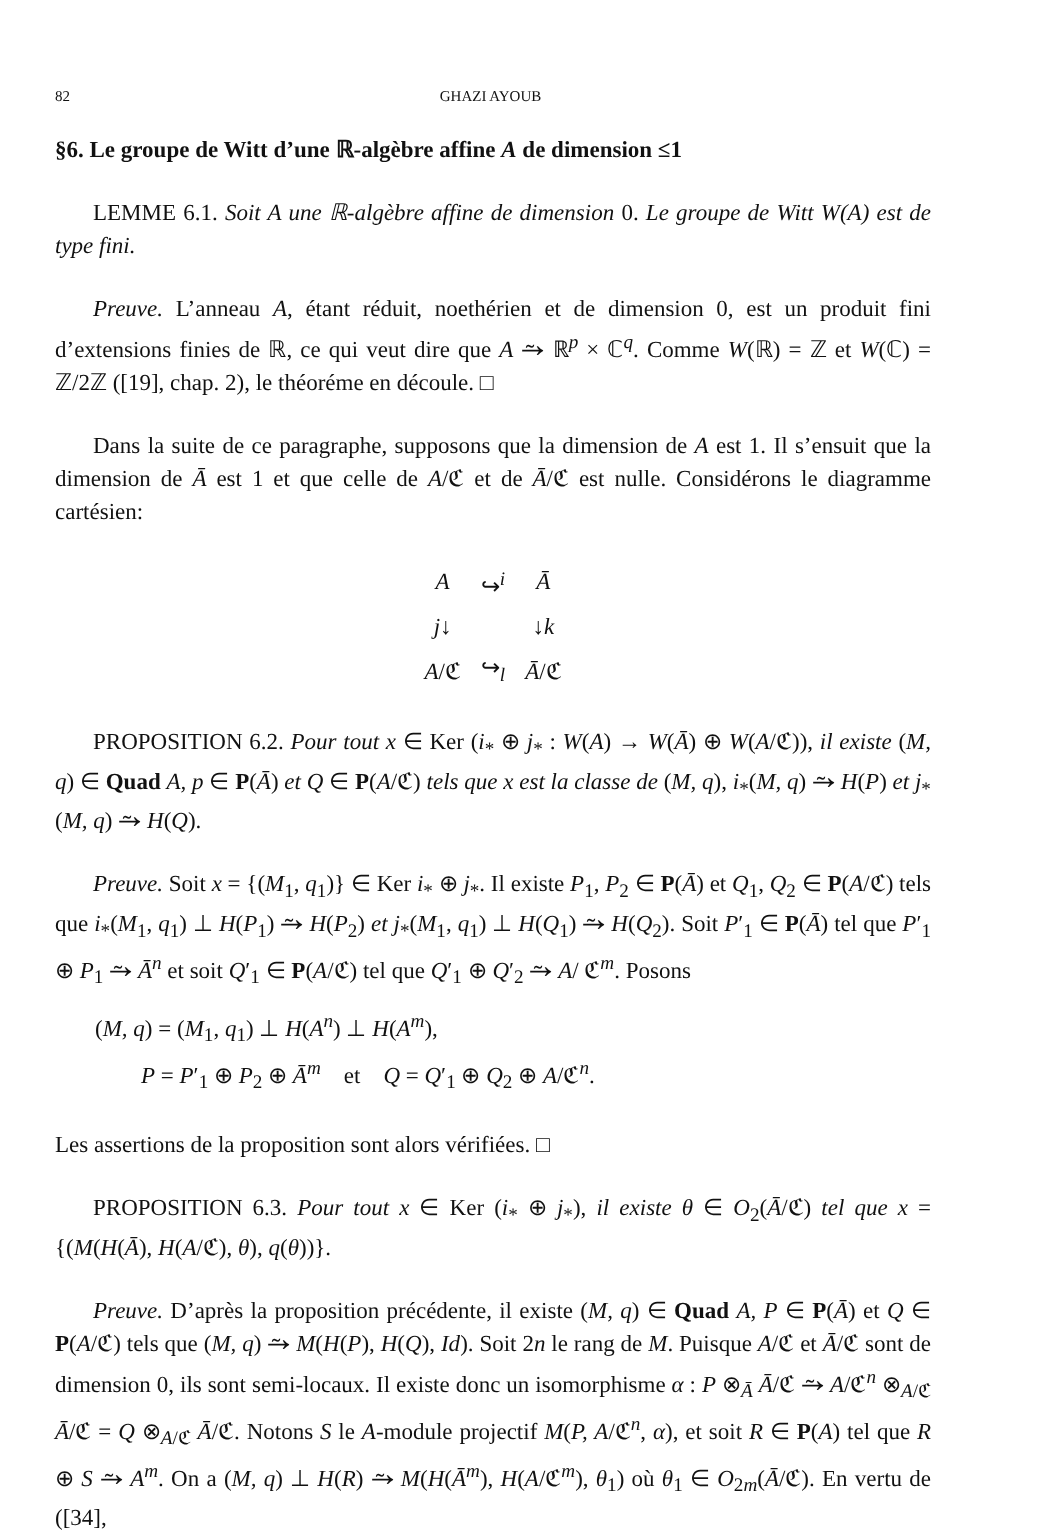82 GHAZI AYOUB
§6. Le groupe de Witt d’une ℝ-algèbre affine A de dimension ≤1
LEMME 6.1. Soit A une ℝ-algèbre affine de dimension 0. Le groupe de Witt W(A) est de type fini.
Preuve. L’anneau A, étant réduit, noethérien et de dimension 0, est un produit fini d’extensions finies de ℝ, ce qui veut dire que A ⥲ ℝ<sup>p</sup> × ℂ<sup>q</sup>. Comme W(ℝ) = ℤ et W(ℂ) = ℤ/2ℤ ([19], chap. 2), le théoréme en découle. □
Dans la suite de ce paragraphe, supposons que la dimension de A est 1. Il s’ensuit que la dimension de Ā est 1 et que celle de A/ℭ et de Ā/ℭ est nulle. Considérons le diagramme cartésien:
| A | ↪<sup>i</sup> | Ā |
| j ↓ | | ↓ k |
| A /ℭ | ↪<sub>l</sub> | Ā /ℭ |
PROPOSITION 6.2. Pour tout x ∈ Ker (i<sub>*</sub> ⊕ j<sub>*</sub> : W(A) → W(Ā) ⊕ W(A/ℭ)), il existe (M, q) ∈ Quad A, p ∈ P(Ā) et Q ∈ P(A/ℭ) tels que x est la classe de (M, q), i<sub>*</sub>(M, q) ⥲ H(P) et j<sub>*</sub>(M, q) ⥲ H(Q).
Preuve. Soit x = {(M<sub>1</sub>, q<sub>1</sub>)} ∈ Ker i<sub>*</sub> ⊕ j<sub>*</sub>. Il existe P<sub>1</sub>, P<sub>2</sub> ∈ P(Ā) et Q<sub>1</sub>, Q<sub>2</sub> ∈ P(A/ℭ) tels que i<sub>*</sub>(M<sub>1</sub>, q<sub>1</sub>) ⊥ H(P<sub>1</sub>) ⥲ H(P<sub>2</sub>) et j<sub>*</sub>(M<sub>1</sub>, q<sub>1</sub>) ⊥ H(Q<sub>1</sub>) ⥲ H(Q<sub>2</sub>). Soit P′<sub>1</sub> ∈ P(Ā) tel que P′<sub>1</sub> ⊕ P<sub>1</sub> ⥲ Ā<sup>n</sup> et soit Q′<sub>1</sub> ∈ P(A/ℭ) tel que Q′<sub>1</sub> ⊕ Q′<sub>2</sub> ⥲ A/ ℭ<sup>m</sup>. Posons
(M, q) = (M<sub>1</sub>, q<sub>1</sub>) ⊥ H(A<sup>n</sup>) ⊥ H(A<sup>m</sup>),
P = P′<sub>1</sub> ⊕ P<sub>2</sub> ⊕ Ā<sup>m</sup> et Q = Q′<sub>1</sub> ⊕ Q<sub>2</sub> ⊕ A/ℭ<sup>n</sup>.
Les assertions de la proposition sont alors vérifiées. □
PROPOSITION 6.3. Pour tout x ∈ Ker (i<sub>*</sub> ⊕ j<sub>*</sub>), il existe θ ∈ O<sub>2</sub>(Ā/ℭ) tel que x = {(M(H(Ā), H(A/ℭ), θ), q(θ))}.
Preuve. D’après la proposition précédente, il existe (M, q) ∈ Quad A, P ∈ P(Ā) et Q ∈ P(A/ℭ) tels que (M, q) ⥲ M(H(P), H(Q), Id). Soit 2n le rang de M. Puisque A/ℭ et Ā/ℭ sont de dimension 0, ils sont semi-locaux. Il existe donc un isomorphisme α : P ⊗<sub>Ā</sub> Ā/ℭ ⥲ A/ℭ<sup>n</sup> ⊗<sub>A/ℭ</sub> Ā/ℭ = Q ⊗<sub>A/ℭ</sub> Ā/ℭ. Notons S le A-module projectif M(P, A/ℭ<sup>n</sup>, α), et soit R ∈ P(A) tel que R ⊕ S ⥲ A<sup>m</sup>. On a (M, q) ⊥ H(R) ⥲ M(H(Ā<sup>m</sup>), H(A/ℭ<sup>m</sup>), θ<sub>1</sub>) où θ<sub>1</sub> ∈ O<sub>2m</sub>(Ā/ℭ). En vertu de ([34],